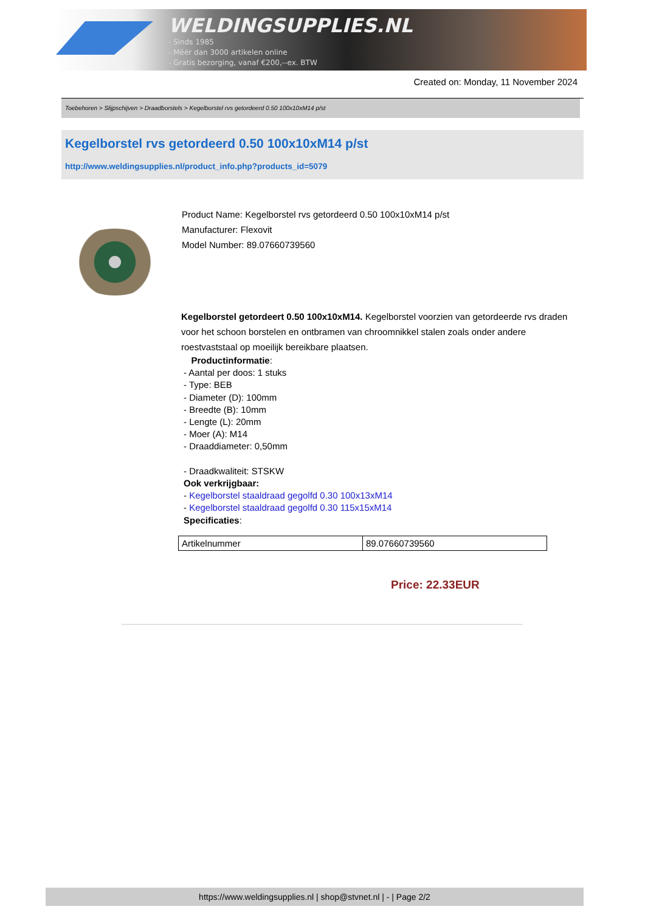WELDINGSUPPLIES.NL
- Sinds 1985
- Méér dan 3000 artikelen online
- Gratis bezorging, vanaf €200,--ex. BTW
Created on: Monday, 11 November 2024
Toebehoren > Slijpschijven > Draadborstels > Kegelborstel rvs getordeerd 0.50 100x10xM14 p/st
Kegelborstel rvs getordeerd 0.50 100x10xM14 p/st
http://www.weldingsupplies.nl/product_info.php?products_id=5079
Product Name: Kegelborstel rvs getordeerd 0.50 100x10xM14 p/st
Manufacturer: Flexovit
Model Number: 89.07660739560
Kegelborstel getordeert 0.50 100x10xM14. Kegelborstel voorzien van getordeerde rvs draden voor het schoon borstelen en ontbramen van chroomnikkel stalen zoals onder andere roestvaststaal op moeilijk bereikbare plaatsen.
Productinformatie:
- Aantal per doos: 1 stuks
- Type: BEB
- Diameter (D): 100mm
- Breedte (B): 10mm
- Lengte (L): 20mm
- Moer (A): M14
- Draaddiameter: 0,50mm
- Draadkwaliteit: STSKW
Ook verkrijgbaar:
- Kegelborstel staaldraad gegolfd 0.30 100x13xM14
- Kegelborstel staaldraad gegolfd 0.30 115x15xM14
Specificaties:
| Artikelnummer | 89.07660739560 |
Price: 22.33EUR
https://www.weldingsupplies.nl | shop@stvnet.nl | - | Page 2/2